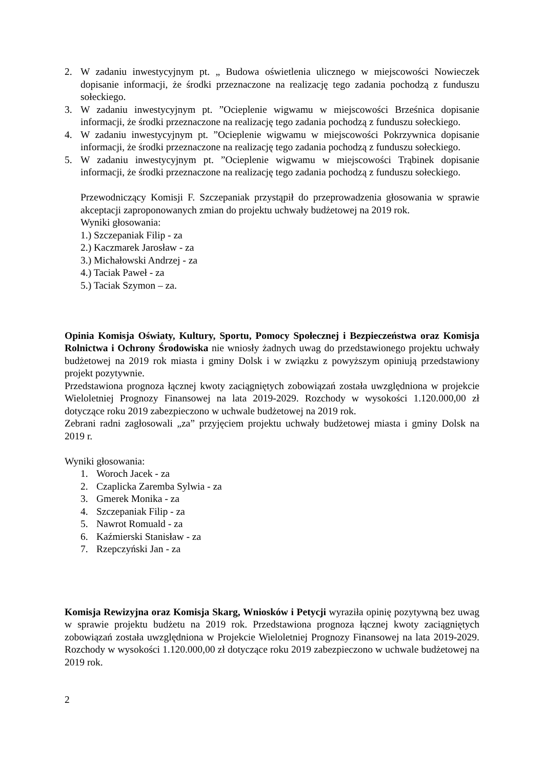2. W zadaniu inwestycyjnym pt. „ Budowa oświetlenia ulicznego w miejscowości Nowieczek dopisanie informacji, że środki przeznaczone na realizację tego zadania pochodzą z funduszu sołeckiego.
3. W zadaniu inwestycyjnym pt. ”Ocieplenie wigwamu w miejscowości Brześnica dopisanie informacji, że środki przeznaczone na realizację tego zadania pochodzą z funduszu sołeckiego.
4. W zadaniu inwestycyjnym pt. ”Ocieplenie wigwamu w miejscowości Pokrzywnica dopisanie informacji, że środki przeznaczone na realizację tego zadania pochodzą z funduszu sołeckiego.
5. W zadaniu inwestycyjnym pt. ”Ocieplenie wigwamu w miejscowości Trąbinek dopisanie informacji, że środki przeznaczone na realizację tego zadania pochodzą z funduszu sołeckiego.
Przewodniczący Komisji F. Szczepaniak przystąpił do przeprowadzenia głosowania w sprawie akceptacji zaproponowanych zmian do projektu uchwały budżetowej na 2019 rok.
Wyniki głosowania:
1.) Szczepaniak Filip - za
2.) Kaczmarek Jarosław - za
3.) Michałowski Andrzej - za
4.) Taciak Paweł - za
5.) Taciak Szymon – za.
Opinia Komisja Oświaty, Kultury, Sportu, Pomocy Społecznej i Bezpieczeństwa oraz Komisja Rolnictwa i Ochrony Środowiska nie wniosły żadnych uwag do przedstawionego projektu uchwały budżetowej na 2019 rok miasta i gminy Dolsk i w związku z powyższym opiniują przedstawiony projekt pozytywnie.
Przedstawiona prognoza łącznej kwoty zaciągniętych zobowiązań została uwzględniona w projekcie Wieloletniej Prognozy Finansowej na lata 2019-2029. Rozchody w wysokości 1.120.000,00 zł dotyczące roku 2019 zabezpieczono w uchwale budżetowej na 2019 rok.
Zebrani radni zagłosowali „za” przyjęciem projektu uchwały budżetowej miasta i gminy Dolsk na 2019 r.
Wyniki głosowania:
1. Woroch Jacek - za
2. Czaplicka Zaremba Sylwia - za
3. Gmerek Monika - za
4. Szczepaniak Filip - za
5. Nawrot Romuald - za
6. Kaźmierski Stanisław - za
7. Rzepczyński Jan - za
Komisja Rewizyjna oraz Komisja Skarg, Wniosków i Petycji wyraziła opinię pozytywną bez uwag w sprawie projektu budżetu na 2019 rok. Przedstawiona prognoza łącznej kwoty zaciągniętych zobowiązań została uwzględniona w Projekcie Wieloletniej Prognozy Finansowej na lata 2019-2029. Rozchody w wysokości 1.120.000,00 zł dotyczące roku 2019 zabezpieczono w uchwale budżetowej na 2019 rok.
2